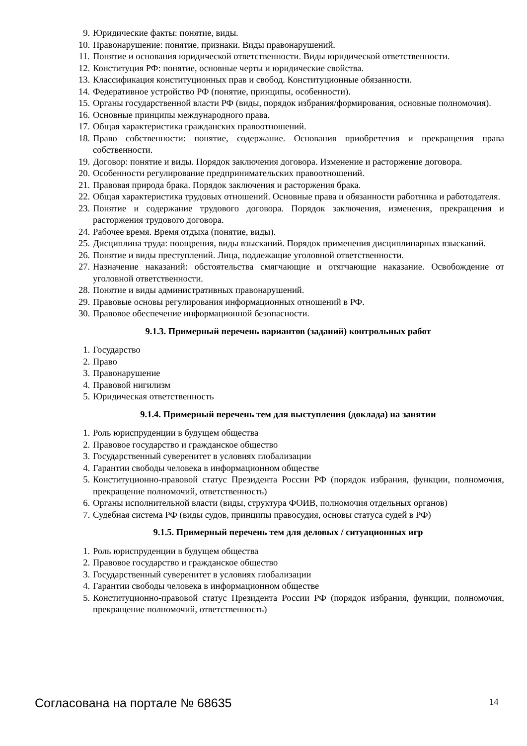9. Юридические факты: понятие, виды.
10. Правонарушение: понятие, признаки. Виды правонарушений.
11. Понятие и основания юридической ответственности. Виды юридической ответственности.
12. Конституция РФ: понятие, основные черты и юридические свойства.
13. Классификация конституционных прав и свобод. Конституционные обязанности.
14. Федеративное устройство РФ (понятие, принципы, особенности).
15. Органы государственной власти РФ (виды, порядок избрания/формирования, основные полномочия).
16. Основные принципы международного права.
17. Общая характеристика гражданских правоотношений.
18. Право собственности: понятие, содержание. Основания приобретения и прекращения права собственности.
19. Договор: понятие и виды. Порядок заключения договора. Изменение и расторжение договора.
20. Особенности регулирование предпринимательских правоотношений.
21. Правовая природа брака. Порядок заключения и расторжения брака.
22. Общая характеристика трудовых отношений. Основные права и обязанности работника и работодателя.
23. Понятие и содержание трудового договора. Порядок заключения, изменения, прекращения и расторжения трудового договора.
24. Рабочее время. Время отдыха (понятие, виды).
25. Дисциплина труда: поощрения, виды взысканий. Порядок применения дисциплинарных взысканий.
26. Понятие и виды преступлений. Лица, подлежащие уголовной ответственности.
27. Назначение наказаний: обстоятельства смягчающие и отягчающие наказание. Освобождение от уголовной ответственности.
28. Понятие и виды административных правонарушений.
29. Правовые основы регулирования информационных отношений в РФ.
30. Правовое обеспечение информационной безопасности.
9.1.3. Примерный перечень вариантов (заданий) контрольных работ
1. Государство
2. Право
3. Правонарушение
4. Правовой нигилизм
5. Юридическая ответственность
9.1.4. Примерный перечень тем для выступления (доклада) на занятии
1. Роль юриспруденции в будущем общества
2. Правовое государство и гражданское общество
3. Государственный суверенитет в условиях глобализации
4. Гарантии свободы человека в информационном обществе
5. Конституционно-правовой статус Президента России РФ (порядок избрания, функции, полномочия, прекращение полномочий, ответственность)
6. Органы исполнительной власти (виды, структура ФОИВ, полномочия отдельных органов)
7. Судебная система РФ (виды судов, принципы правосудия, основы статуса судей в РФ)
9.1.5. Примерный перечень тем для деловых / ситуационных игр
1. Роль юриспруденции в будущем общества
2. Правовое государство и гражданское общество
3. Государственный суверенитет в условиях глобализации
4. Гарантии свободы человека в информационном обществе
5. Конституционно-правовой статус Президента России РФ (порядок избрания, функции, полномочия, прекращение полномочий, ответственность)
Согласована на портале № 68635 14